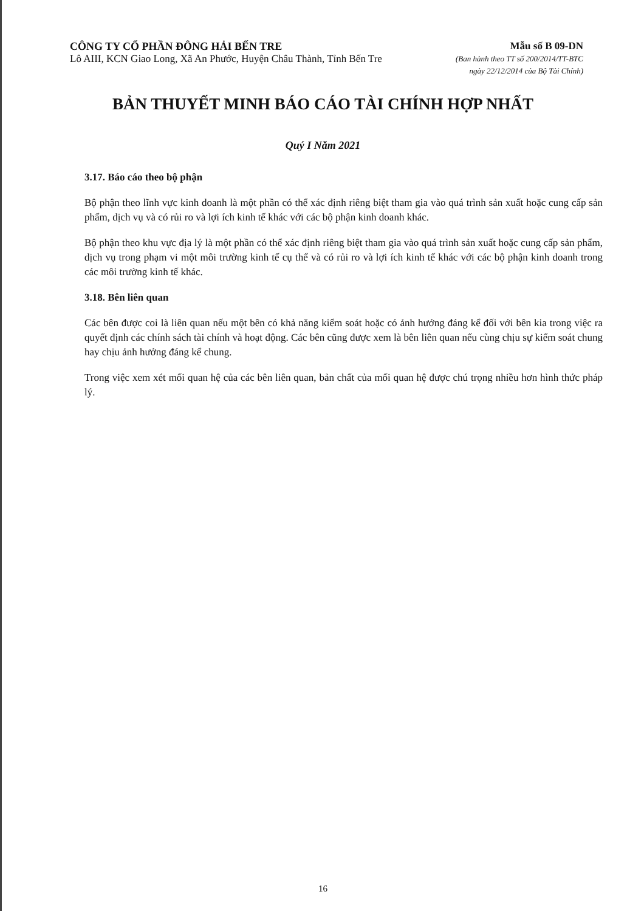CÔNG TY CỔ PHẦN ĐÔNG HẢI BẾN TRE
Lô AIII, KCN Giao Long, Xã An Phước, Huyện Châu Thành, Tỉnh Bến Tre
Mẫu số B 09-DN
(Ban hành theo TT số 200/2014/TT-BTC
ngày 22/12/2014 của Bộ Tài Chính)
BẢN THUYẾT MINH BÁO CÁO TÀI CHÍNH HỢP NHẤT
Quý I Năm 2021
3.17. Báo cáo theo bộ phận
Bộ phận theo lĩnh vực kinh doanh là một phần có thể xác định riêng biệt tham gia vào quá trình sản xuất hoặc cung cấp sản phẩm, dịch vụ và có rủi ro và lợi ích kinh tế khác với các bộ phận kinh doanh khác.
Bộ phận theo khu vực địa lý là một phần có thể xác định riêng biệt tham gia vào quá trình sản xuất hoặc cung cấp sản phẩm, dịch vụ trong phạm vi một môi trường kinh tế cụ thể và có rủi ro và lợi ích kinh tế khác với các bộ phận kinh doanh trong các môi trường kinh tế khác.
3.18. Bên liên quan
Các bên được coi là liên quan nếu một bên có khả năng kiểm soát hoặc có ảnh hưởng đáng kể đối với bên kia trong việc ra quyết định các chính sách tài chính và hoạt động. Các bên cũng được xem là bên liên quan nếu cùng chịu sự kiểm soát chung hay chịu ảnh hưởng đáng kể chung.
Trong việc xem xét mối quan hệ của các bên liên quan, bản chất của mối quan hệ được chú trọng nhiều hơn hình thức pháp lý.
16